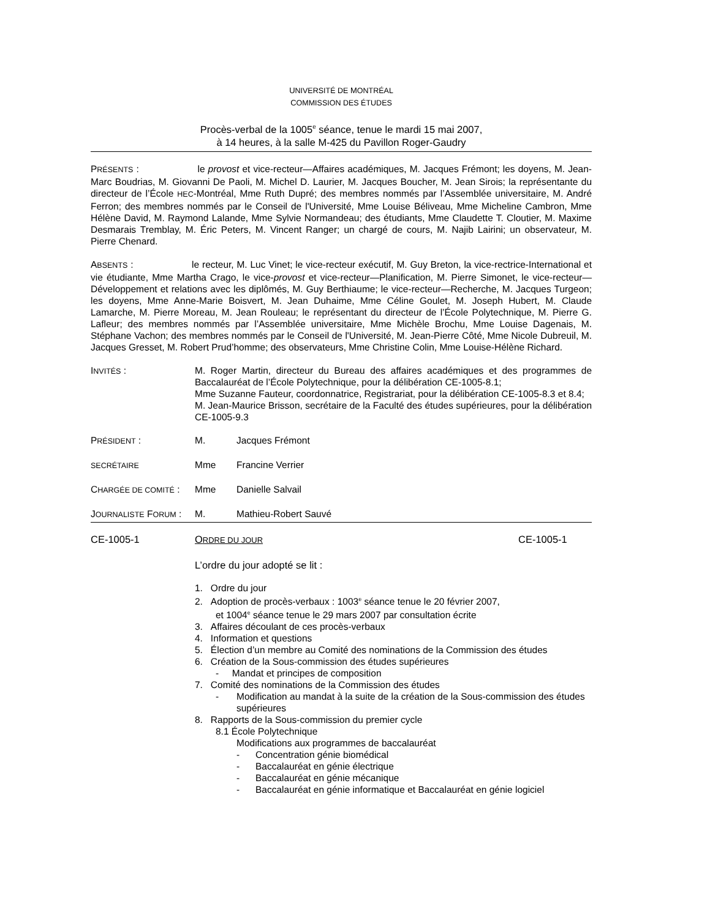UNIVERSITÉ DE MONTRÉAL
COMMISSION DES ÉTUDES
Procès-verbal de la 1005<sup>e</sup> séance, tenue le mardi 15 mai 2007,
à 14 heures, à la salle M-425 du Pavillon Roger-Gaudry
PRÉSENTS : le provost et vice-recteur—Affaires académiques, M. Jacques Frémont; les doyens, M. Jean-Marc Boudrias, M. Giovanni De Paoli, M. Michel D. Laurier, M. Jacques Boucher, M. Jean Sirois; la représentante du directeur de l’École HEC-Montréal, Mme Ruth Dupré; des membres nommés par l’Assemblée universitaire, M. André Ferron; des membres nommés par le Conseil de l'Université, Mme Louise Béliveau, Mme Micheline Cambron, Mme Hélène David, M. Raymond Lalande, Mme Sylvie Normandeau; des étudiants, Mme Claudette T. Cloutier, M. Maxime Desmarais Tremblay, M. Éric Peters, M. Vincent Ranger; un chargé de cours, M. Najib Lairini; un observateur, M. Pierre Chenard.
ABSENTS : le recteur, M. Luc Vinet; le vice-recteur exécutif, M. Guy Breton, la vice-rectrice-International et vie étudiante, Mme Martha Crago, le vice-provost et vice-recteur—Planification, M. Pierre Simonet, le vice-recteur—Développement et relations avec les diplômés, M. Guy Berthiaume; le vice-recteur—Recherche, M. Jacques Turgeon; les doyens, Mme Anne-Marie Boisvert, M. Jean Duhaime, Mme Céline Goulet, M. Joseph Hubert, M. Claude Lamarche, M. Pierre Moreau, M. Jean Rouleau; le représentant du directeur de l’École Polytechnique, M. Pierre G. Lafleur; des membres nommés par l’Assemblée universitaire, Mme Michèle Brochu, Mme Louise Dagenais, M. Stéphane Vachon; des membres nommés par le Conseil de l'Université, M. Jean-Pierre Côté, Mme Nicole Dubreuil, M. Jacques Gresset, M. Robert Prud’homme; des observateurs, Mme Christine Colin, Mme Louise-Hélène Richard.
INVITÉS : M. Roger Martin, directeur du Bureau des affaires académiques et des programmes de Baccalauréat de l’École Polytechnique, pour la délibération CE-1005-8.1;
Mme Suzanne Fauteur, coordonnatrice, Registrariat, pour la délibération CE-1005-8.3 et 8.4;
M. Jean-Maurice Brisson, secrétaire de la Faculté des études supérieures, pour la délibération CE-1005-9.3
PRÉSIDENT : M. Jacques Frémont
SECRÉTAIRE
Mme Francine Verrier
CHARGÉE DE COMITÉ :
Mme Danielle Salvail
JOURNALISTE FORUM :
M. Mathieu-Robert Sauvé
CE-1005-1 ORDRE DU JOUR
CE-1005-1
L’ordre du jour adopté se lit :
1. Ordre du jour
2. Adoption de procès-verbaux : 1003<sup>e</sup> séance tenue le 20 février 2007,
et 1004<sup>e</sup> séance tenue le 29 mars 2007 par consultation écrite
3. Affaires découlant de ces procès-verbaux
4. Information et questions
5. Élection d’un membre au Comité des nominations de la Commission des études
6. Création de la Sous-commission des études supérieures
- Mandat et principes de composition
7. Comité des nominations de la Commission des études
- Modification au mandat à la suite de la création de la Sous-commission des études supérieures
8. Rapports de la Sous-commission du premier cycle
8.1 École Polytechnique
Modifications aux programmes de baccalauréat
- Concentration génie biomédical
- Baccalauréat en génie électrique
- Baccalauréat en génie mécanique
- Baccalauréat en génie informatique et Baccalauréat en génie logiciel